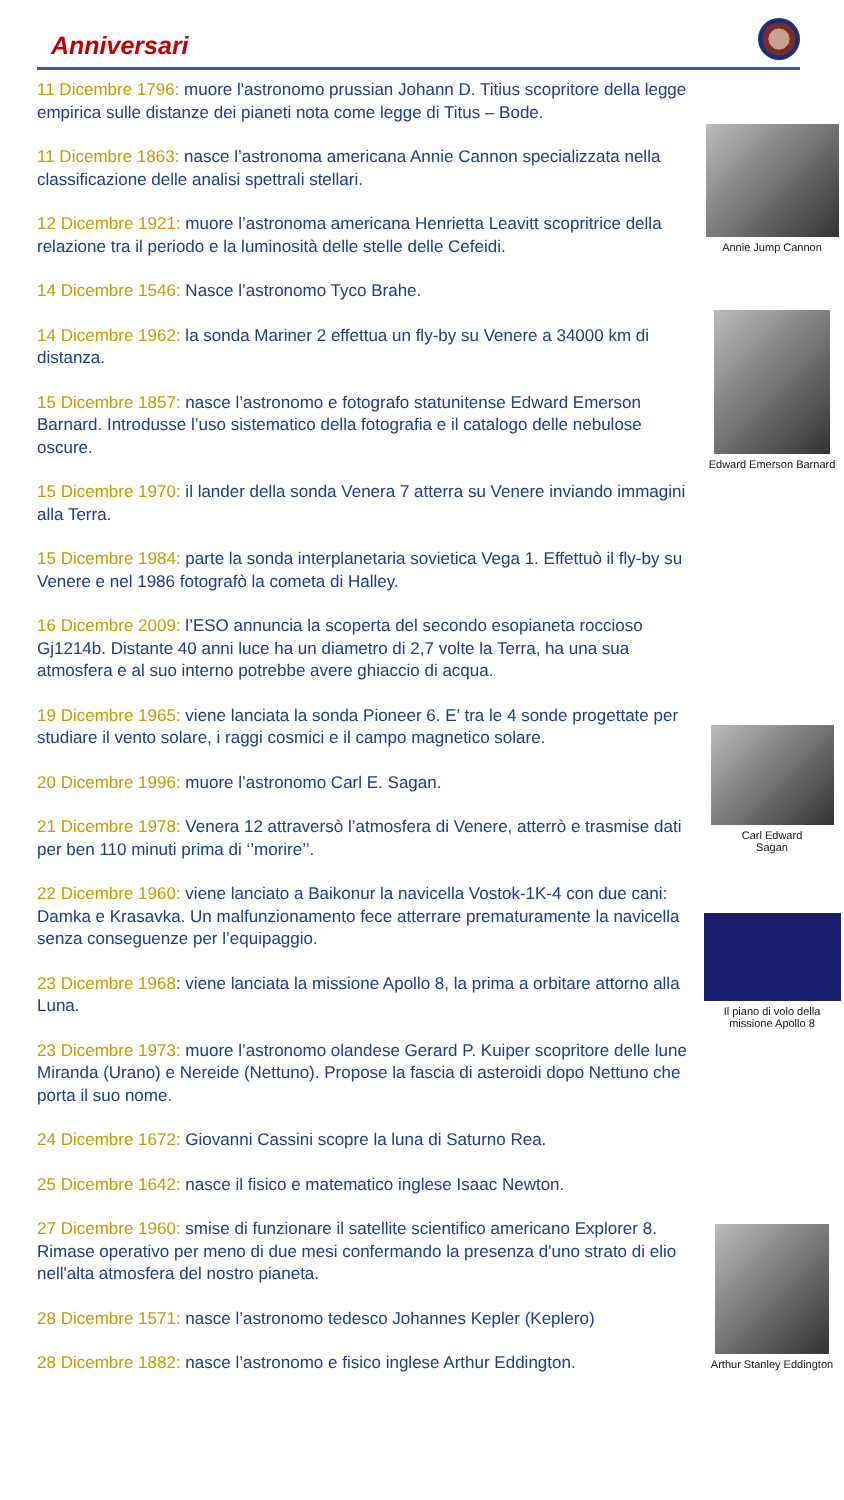Anniversari
11 Dicembre 1796: muore l'astronomo prussian Johann D. Titius scopritore della legge empirica sulle distanze dei pianeti nota come legge di Titus – Bode.
11 Dicembre 1863: nasce l’astronoma americana Annie Cannon specializzata nella classificazione delle analisi spettrali stellari.
12 Dicembre 1921: muore l’astronoma americana Henrietta Leavitt scopritrice della relazione tra il periodo e la luminosità delle stelle delle Cefeidi.
14 Dicembre 1546: Nasce l’astronomo Tyco Brahe.
14 Dicembre 1962: la sonda Mariner 2 effettua un fly-by su Venere a 34000 km di distanza.
15 Dicembre 1857: nasce l’astronomo e fotografo statunitense Edward Emerson Barnard. Introdusse l’uso sistematico della fotografia e il catalogo delle nebulose oscure.
15 Dicembre 1970: il lander della sonda Venera 7 atterra su Venere inviando immagini alla Terra.
15 Dicembre 1984: parte la sonda interplanetaria sovietica Vega 1. Effettuò il fly-by su Venere e nel 1986 fotografò la cometa di Halley.
16 Dicembre 2009: l’ESO annuncia la scoperta del secondo esopianeta roccioso Gj1214b. Distante 40 anni luce ha un diametro di 2,7 volte la Terra, ha una sua atmosfera e al suo interno potrebbe avere ghiaccio di acqua.
19 Dicembre 1965: viene lanciata la sonda Pioneer 6. E’ tra le 4 sonde progettate per studiare il vento solare, i raggi cosmici e il campo magnetico solare.
20 Dicembre 1996: muore l’astronomo Carl E. Sagan.
21 Dicembre 1978: Venera 12 attraversò l’atmosfera di Venere, atterrò e trasmise dati per ben 110 minuti prima di ‘’morire’’.
22 Dicembre 1960: viene lanciato a Baikonur la navicella Vostok-1K-4 con due cani: Damka e Krasavka. Un malfunzionamento fece atterrare prematuramente la navicella senza conseguenze per l’equipaggio.
23 Dicembre 1968: viene lanciata la missione Apollo 8, la prima a orbitare attorno alla Luna.
23 Dicembre 1973: muore l’astronomo olandese Gerard P. Kuiper scopritore delle lune Miranda (Urano) e Nereide (Nettuno). Propose la fascia di asteroidi dopo Nettuno che porta il suo nome.
24 Dicembre 1672: Giovanni Cassini scopre la luna di Saturno Rea.
25 Dicembre 1642: nasce il fisico e matematico inglese Isaac Newton.
27 Dicembre 1960: smise di funzionare il satellite scientifico americano Explorer 8. Rimase operativo per meno di due mesi confermando la presenza d'uno strato di elio nell'alta atmosfera del nostro pianeta.
28 Dicembre 1571: nasce l’astronomo tedesco Johannes Kepler (Keplero)
28 Dicembre 1882: nasce l’astronomo e fisico inglese Arthur Eddington.
Annie Jump Cannon
Edward Emerson Barnard
Carl Edward
Sagan
Il piano di volo della
missione Apollo 8
Arthur Stanley Eddington